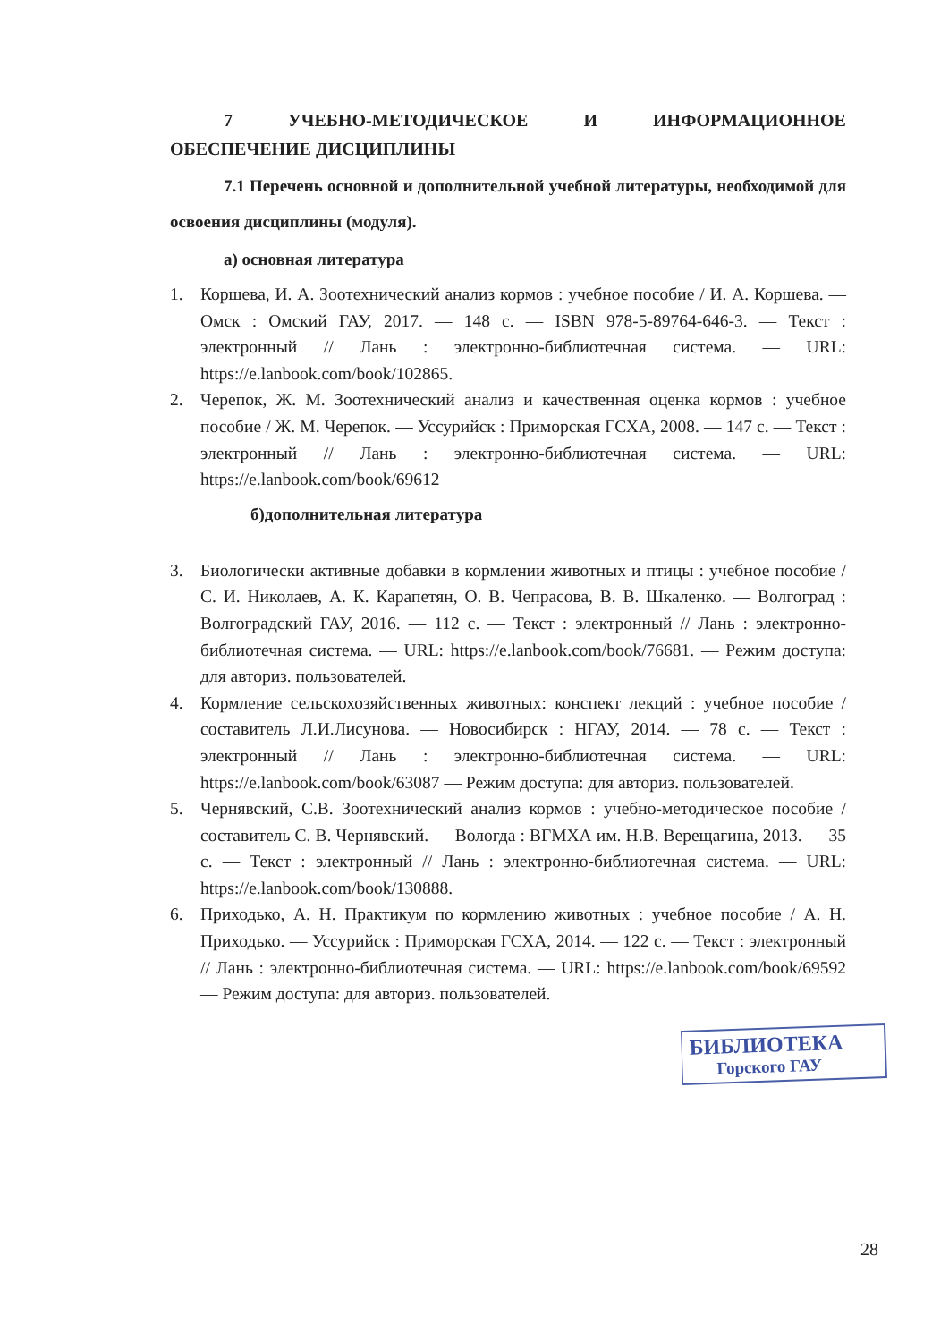7 УЧЕБНО-МЕТОДИЧЕСКОЕ И ИНФОРМАЦИОННОЕ
ОБЕСПЕЧЕНИЕ ДИСЦИПЛИНЫ
7.1 Перечень основной и дополнительной учебной литературы, необходимой для освоения дисциплины (модуля).
а) основная литература
1. Коршева, И. А. Зоотехнический анализ кормов : учебное пособие / И. А. Коршева. — Омск : Омский ГАУ, 2017. — 148 с. — ISBN 978-5-89764-646-3. — Текст : электронный // Лань : электронно-библиотечная система. — URL: https://e.lanbook.com/book/102865.
2. Черепок, Ж. М. Зоотехнический анализ и качественная оценка кормов : учебное пособие / Ж. М. Черепок. — Уссурийск : Приморская ГСХА, 2008. — 147 с. — Текст : электронный // Лань : электронно-библиотечная система. — URL: https://e.lanbook.com/book/69612
б)дополнительная литература
3. Биологически активные добавки в кормлении животных и птицы : учебное пособие / С. И. Николаев, А. К. Карапетян, О. В. Чепрасова, В. В. Шкаленко. — Волгоград : Волгоградский ГАУ, 2016. — 112 с. — Текст : электронный // Лань : электронно-библиотечная система. — URL: https://e.lanbook.com/book/76681. — Режим доступа: для авториз. пользователей.
4. Кормление сельскохозяйственных животных: конспект лекций : учебное пособие / составитель Л.И.Лисунова. — Новосибирск : НГАУ, 2014. — 78 с. — Текст : электронный // Лань : электронно-библиотечная система. — URL: https://e.lanbook.com/book/63087 — Режим доступа: для авториз. пользователей.
5. Чернявский, С.В. Зоотехнический анализ кормов : учебно-методическое пособие / составитель С. В. Чернявский. — Вологда : ВГМХА им. Н.В. Верещагина, 2013. — 35 с. — Текст : электронный // Лань : электронно-библиотечная система. — URL: https://e.lanbook.com/book/130888.
6. Приходько, А. Н. Практикум по кормлению животных : учебное пособие / А. Н. Приходько. — Уссурийск : Приморская ГСХА, 2014. — 122 с. — Текст : электронный // Лань : электронно-библиотечная система. — URL: https://e.lanbook.com/book/69592 — Режим доступа: для авториз. пользователей.
БИБЛИОТЕКА
Горского ГАУ
28